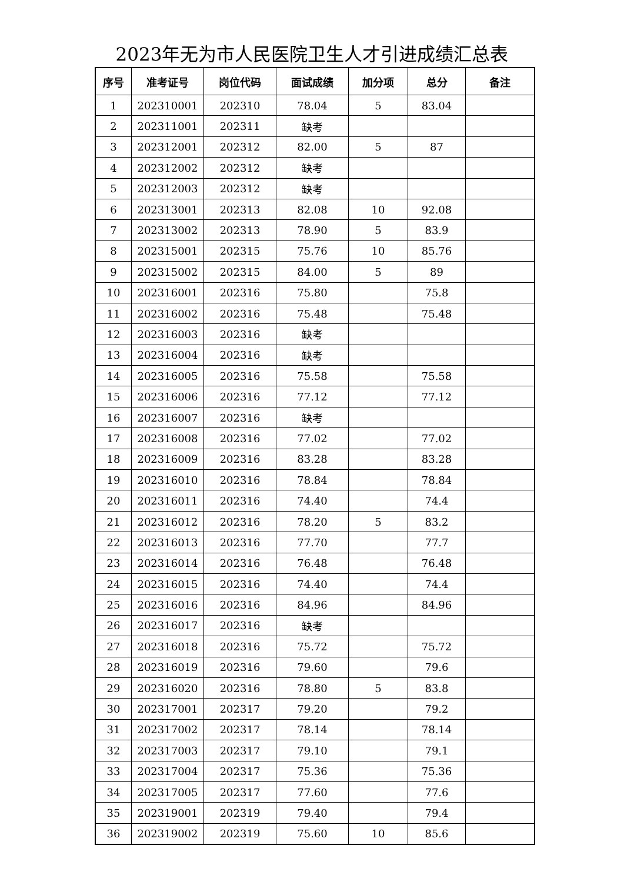2023年无为市人民医院卫生人才引进成绩汇总表
| 序号 | 准考证号 | 岗位代码 | 面试成绩 | 加分项 | 总分 | 备注 |
| --- | --- | --- | --- | --- | --- | --- |
| 1 | 202310001 | 202310 | 78.04 | 5 | 83.04 | |
| 2 | 202311001 | 202311 | 缺考 | | | |
| 3 | 202312001 | 202312 | 82.00 | 5 | 87 | |
| 4 | 202312002 | 202312 | 缺考 | | | |
| 5 | 202312003 | 202312 | 缺考 | | | |
| 6 | 202313001 | 202313 | 82.08 | 10 | 92.08 | |
| 7 | 202313002 | 202313 | 78.90 | 5 | 83.9 | |
| 8 | 202315001 | 202315 | 75.76 | 10 | 85.76 | |
| 9 | 202315002 | 202315 | 84.00 | 5 | 89 | |
| 10 | 202316001 | 202316 | 75.80 | | 75.8 | |
| 11 | 202316002 | 202316 | 75.48 | | 75.48 | |
| 12 | 202316003 | 202316 | 缺考 | | | |
| 13 | 202316004 | 202316 | 缺考 | | | |
| 14 | 202316005 | 202316 | 75.58 | | 75.58 | |
| 15 | 202316006 | 202316 | 77.12 | | 77.12 | |
| 16 | 202316007 | 202316 | 缺考 | | | |
| 17 | 202316008 | 202316 | 77.02 | | 77.02 | |
| 18 | 202316009 | 202316 | 83.28 | | 83.28 | |
| 19 | 202316010 | 202316 | 78.84 | | 78.84 | |
| 20 | 202316011 | 202316 | 74.40 | | 74.4 | |
| 21 | 202316012 | 202316 | 78.20 | 5 | 83.2 | |
| 22 | 202316013 | 202316 | 77.70 | | 77.7 | |
| 23 | 202316014 | 202316 | 76.48 | | 76.48 | |
| 24 | 202316015 | 202316 | 74.40 | | 74.4 | |
| 25 | 202316016 | 202316 | 84.96 | | 84.96 | |
| 26 | 202316017 | 202316 | 缺考 | | | |
| 27 | 202316018 | 202316 | 75.72 | | 75.72 | |
| 28 | 202316019 | 202316 | 79.60 | | 79.6 | |
| 29 | 202316020 | 202316 | 78.80 | 5 | 83.8 | |
| 30 | 202317001 | 202317 | 79.20 | | 79.2 | |
| 31 | 202317002 | 202317 | 78.14 | | 78.14 | |
| 32 | 202317003 | 202317 | 79.10 | | 79.1 | |
| 33 | 202317004 | 202317 | 75.36 | | 75.36 | |
| 34 | 202317005 | 202317 | 77.60 | | 77.6 | |
| 35 | 202319001 | 202319 | 79.40 | | 79.4 | |
| 36 | 202319002 | 202319 | 75.60 | 10 | 85.6 | |